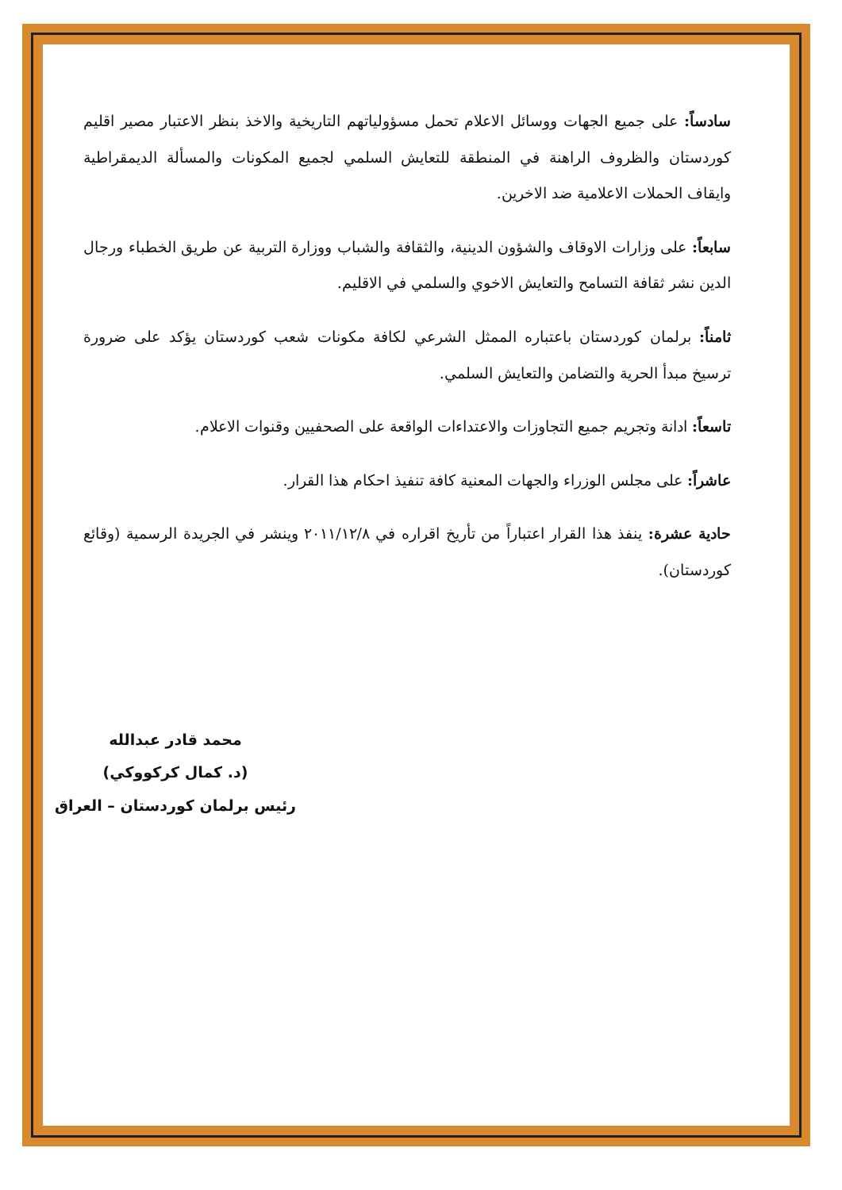سادساً: على جميع الجهات ووسائل الاعلام تحمل مسؤولياتهم التاريخية والاخذ بنظر الاعتبار مصير اقليم كوردستان والظروف الراهنة في المنطقة للتعايش السلمي لجميع المكونات والمسألة الديمقراطية وايقاف الحملات الاعلامية ضد الاخرين.
سابعاً: على وزارات الاوقاف والشؤون الدينية، والثقافة والشباب ووزارة التربية عن طريق الخطباء ورجال الدين نشر ثقافة التسامح والتعايش الاخوي والسلمي في الاقليم.
ثامناً: برلمان كوردستان باعتباره الممثل الشرعي لكافة مكونات شعب كوردستان يؤكد على ضرورة ترسيخ مبدأ الحرية والتضامن والتعايش السلمي.
تاسعاً: ادانة وتجريم جميع التجاوزات والاعتداءات الواقعة على الصحفيين وقنوات الاعلام.
عاشراً: على مجلس الوزراء والجهات المعنية كافة تنفيذ احكام هذا القرار.
حادية عشرة: ينفذ هذا القرار اعتباراً من تأريخ اقراره في ٢٠١١/١٢/٨ وينشر في الجريدة الرسمية (وقائع كوردستان).
محمد قادر عبدالله
(د. كمال كركووكي)
رئيس برلمان كوردستان – العراق